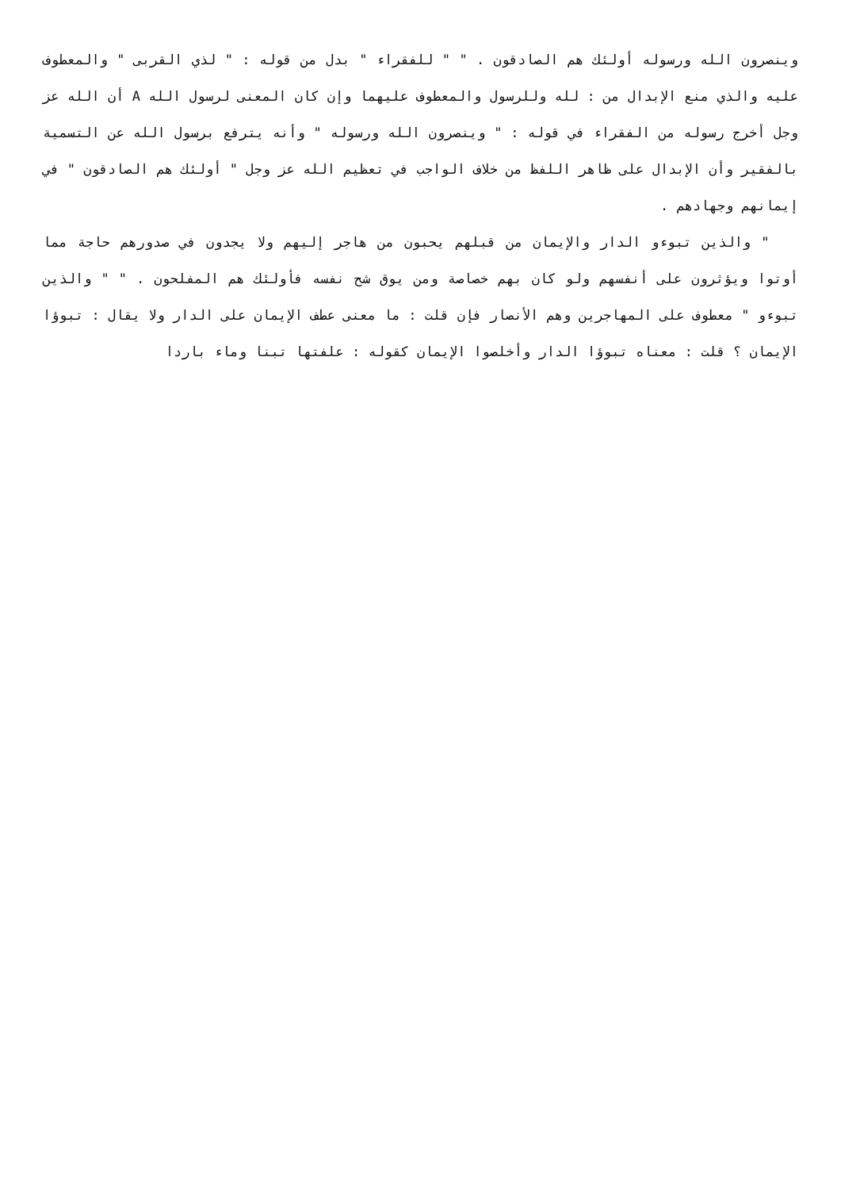وينصرون الله ورسوله أولئك هم الصادقون . " " للفقراء " بدل من قوله : " لذي القربى " والمعطوف عليه والذي منع الإبدال من : لله وللرسول والمعطوف عليهما وإن كان المعنى لرسول الله A أن الله عز وجل أخرج رسوله من الفقراء في قوله : " وينصرون الله ورسوله " وأنه يترفع برسول الله عن التسمية بالفقير وأن الإبدال على ظاهر اللفظ من خلاف الواجب في تعظيم الله عز وجل " أولئك هم الصادقون " في إيمانهم وجهادهم .
" والذين تبوءو الدار والإيمان من قبلهم يحبون من هاجر إليهم ولا يجدون في صدورهم حاجة مما أوتوا ويؤثرون على أنفسهم ولو كان بهم خصاصة ومن يوق شح نفسه فأولئك هم المفلحون . " " والذين تبوءو " معطوف على المهاجرين وهم الأنصار فإن قلت : ما معنى عطف الإيمان على الدار ولا يقال : تبوؤا الإيمان ؟ قلت : معناه تبوؤا الدار وأخلصوا الإيمان كقوله : علفتها تبنا وماء باردا